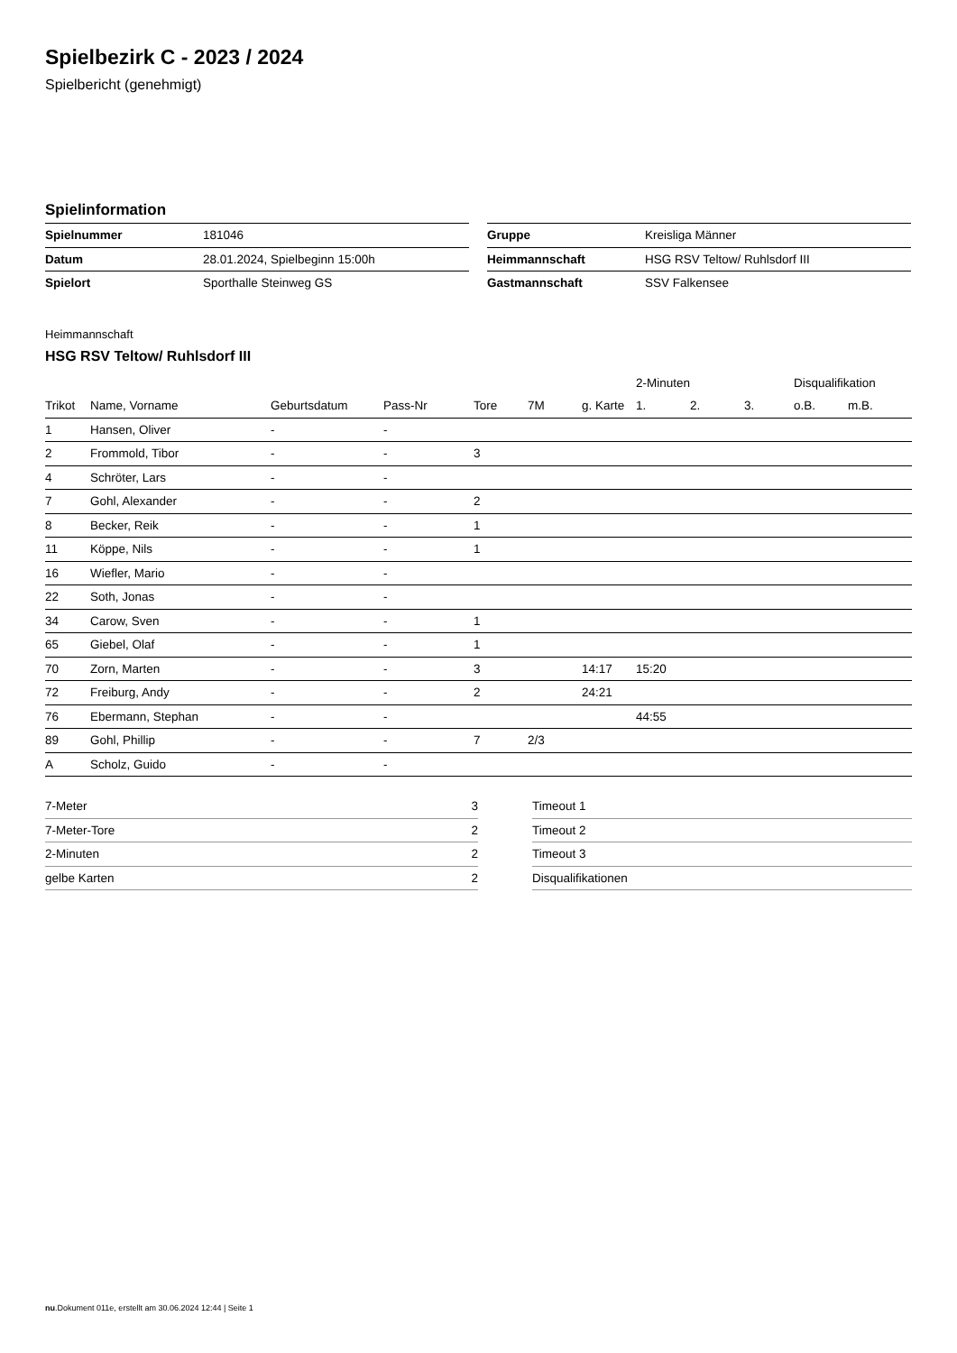Spielbezirk C - 2023 / 2024
Spielbericht (genehmigt)
Spielinformation
| Spielnummer | 181046 |
| Datum | 28.01.2024, Spielbeginn 15:00h |
| Spielort | Sporthalle Steinweg GS |
| Gruppe | Kreisliga Männer |
| Heimmannschaft | HSG RSV Teltow/ Ruhlsdorf III |
| Gastmannschaft | SSV Falkensee |
Heimmannschaft
HSG RSV Teltow/ Ruhlsdorf III
| | | | | | | | 2-Minuten | | | Disqualifikation | |
| --- | --- | --- | --- | --- | --- | --- | --- | --- | --- | --- | --- |
| Trikot | Name, Vorname | Geburtsdatum | Pass-Nr | Tore | 7M | g. Karte | 1. | 2. | 3. | o.B. | m.B. |
| 1 | Hansen, Oliver | - | - | | | | | | | | |
| 2 | Frommold, Tibor | - | - | 3 | | | | | | | |
| 4 | Schröter, Lars | - | - | | | | | | | | |
| 7 | Gohl, Alexander | - | - | 2 | | | | | | | |
| 8 | Becker, Reik | - | - | 1 | | | | | | | |
| 11 | Köppe, Nils | - | - | 1 | | | | | | | |
| 16 | Wiefler, Mario | - | - | | | | | | | | |
| 22 | Soth, Jonas | - | - | | | | | | | | |
| 34 | Carow, Sven | - | - | 1 | | | | | | | |
| 65 | Giebel, Olaf | - | - | 1 | | | | | | | |
| 70 | Zorn, Marten | - | - | 3 | | 14:17 | 15:20 | | | | |
| 72 | Freiburg, Andy | - | - | 2 | | 24:21 | | | | | |
| 76 | Ebermann, Stephan | - | - | | | | 44:55 | | | | |
| 89 | Gohl, Phillip | - | - | 7 | 2/3 | | | | | | |
| A | Scholz, Guido | - | - | | | | | | | | |
| 7-Meter | 3 |
| 7-Meter-Tore | 2 |
| 2-Minuten | 2 |
| gelbe Karten | 2 |
| Timeout 1 |
| Timeout 2 |
| Timeout 3 |
| Disqualifikationen |
nu.Dokument 011e, erstellt am 30.06.2024 12:44 | Seite 1